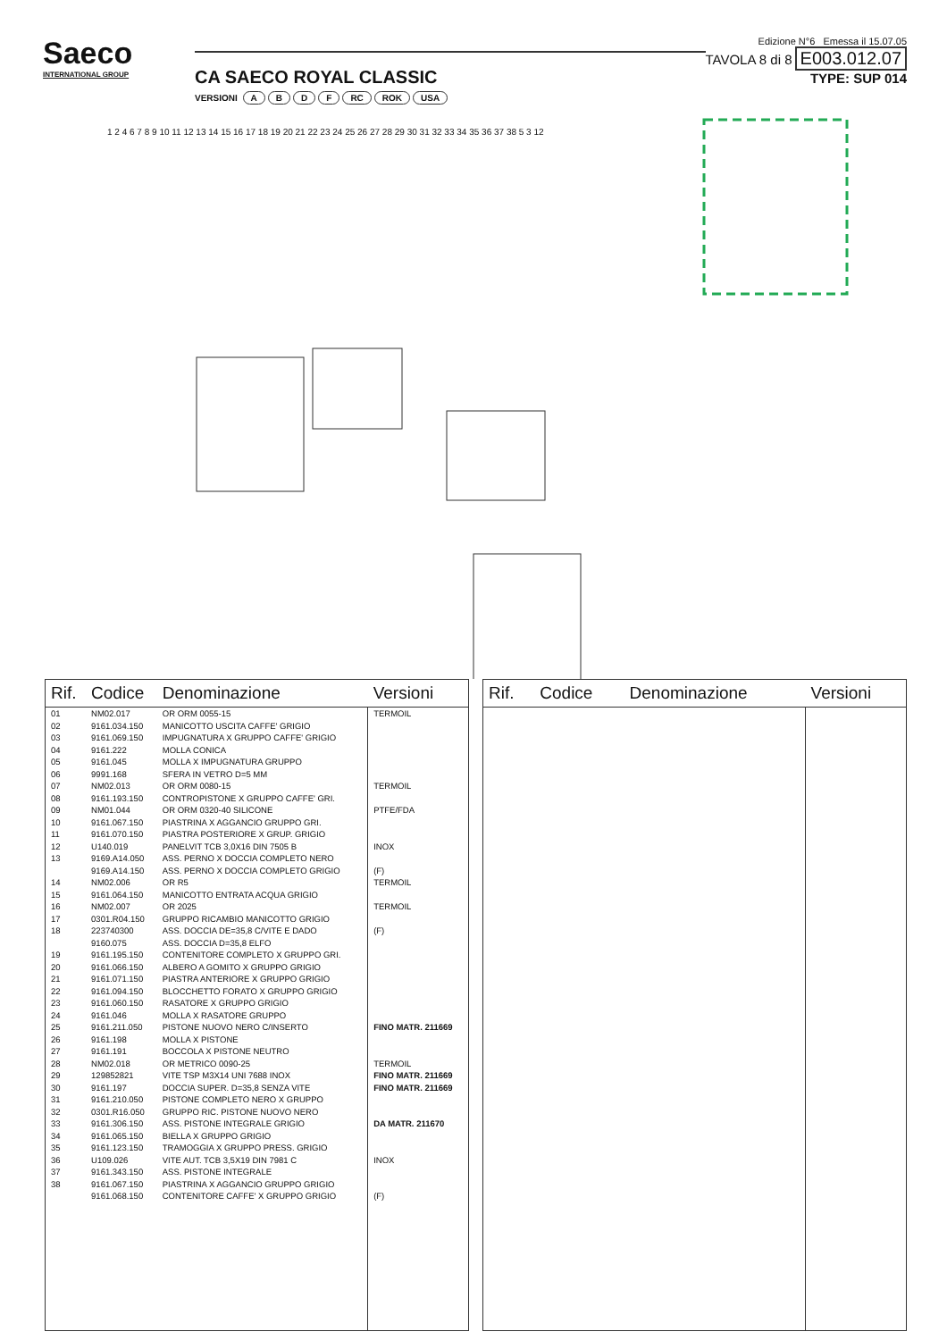Saeco
INTERNATIONAL GROUP
CA SAECO ROYAL CLASSIC
VERSIONI ABDF RC ROK USA
Edizione N°6 Emessa il 15.07.05
TAVOLA 8 di 8 E003.012.07
TYPE: SUP 014
1 2 4 6 7 8 9 10 11 12 13 14 15 16 17 18 19 20 21 22 23 24 25 26 27 28 29 30 31 32 33 34 35 36 37 38 5 3 12
| Rif. | Codice | Denominazione | Versioni |
| --- | --- | --- | --- |
| 01 | NM02.017 | OR ORM 0055-15 | TERMOIL |
| 02 | 9161.034.150 | MANICOTTO USCITA CAFFE' GRIGIO | |
| 03 | 9161.069.150 | IMPUGNATURA X GRUPPO CAFFE' GRIGIO | |
| 04 | 9161.222 | MOLLA CONICA | |
| 05 | 9161.045 | MOLLA X IMPUGNATURA GRUPPO | |
| 06 | 9991.168 | SFERA IN VETRO D=5 MM | |
| 07 | NM02.013 | OR ORM 0080-15 | TERMOIL |
| 08 | 9161.193.150 | CONTROPISTONE X GRUPPO CAFFE' GRI. | |
| 09 | NM01.044 | OR ORM 0320-40 SILICONE | PTFE/FDA |
| 10 | 9161.067.150 | PIASTRINA X AGGANCIO GRUPPO GRI. | |
| 11 | 9161.070.150 | PIASTRA POSTERIORE X GRUP. GRIGIO | |
| 12 | U140.019 | PANELVIT TCB 3,0X16 DIN 7505 B | INOX |
| 13 | 9169.A14.050 | ASS. PERNO X DOCCIA COMPLETO NERO | |
| | 9169.A14.150 | ASS. PERNO X DOCCIA COMPLETO GRIGIO | (F) |
| 14 | NM02.006 | OR R5 | TERMOIL |
| 15 | 9161.064.150 | MANICOTTO ENTRATA ACQUA GRIGIO | |
| 16 | NM02.007 | OR 2025 | TERMOIL |
| 17 | 0301.R04.150 | GRUPPO RICAMBIO MANICOTTO GRIGIO | |
| 18 | 223740300 | ASS. DOCCIA DE=35,8 C/VITE E DADO | (F) |
| | 9160.075 | ASS. DOCCIA D=35,8 ELFO | |
| 19 | 9161.195.150 | CONTENITORE COMPLETO X GRUPPO GRI. | |
| 20 | 9161.066.150 | ALBERO A GOMITO X GRUPPO GRIGIO | |
| 21 | 9161.071.150 | PIASTRA ANTERIORE X GRUPPO GRIGIO | |
| 22 | 9161.094.150 | BLOCCHETTO FORATO X GRUPPO GRIGIO | |
| 23 | 9161.060.150 | RASATORE X GRUPPO GRIGIO | |
| 24 | 9161.046 | MOLLA X RASATORE GRUPPO | |
| 25 | 9161.211.050 | PISTONE NUOVO NERO C/INSERTO | FINO MATR. 211669 |
| 26 | 9161.198 | MOLLA X PISTONE | |
| 27 | 9161.191 | BOCCOLA X PISTONE NEUTRO | |
| 28 | NM02.018 | OR METRICO 0090-25 | TERMOIL |
| 29 | 129852821 | VITE TSP M3X14 UNI 7688 INOX | FINO MATR. 211669 |
| 30 | 9161.197 | DOCCIA SUPER. D=35,8 SENZA VITE | FINO MATR. 211669 |
| 31 | 9161.210.050 | PISTONE COMPLETO NERO X GRUPPO | |
| 32 | 0301.R16.050 | GRUPPO RIC. PISTONE NUOVO NERO | |
| 33 | 9161.306.150 | ASS. PISTONE INTEGRALE GRIGIO | DA MATR. 211670 |
| 34 | 9161.065.150 | BIELLA X GRUPPO GRIGIO | |
| 35 | 9161.123.150 | TRAMOGGIA X GRUPPO PRESS. GRIGIO | |
| 36 | U109.026 | VITE AUT. TCB 3,5X19 DIN 7981 C | INOX |
| 37 | 9161.343.150 | ASS. PISTONE INTEGRALE | |
| 38 | 9161.067.150 | PIASTRINA X AGGANCIO GRUPPO GRIGIO | |
| | 9161.068.150 | CONTENITORE CAFFE' X GRUPPO GRIGIO | (F) |
| Rif. | Codice | Denominazione | Versioni |
| --- | --- | --- | --- |